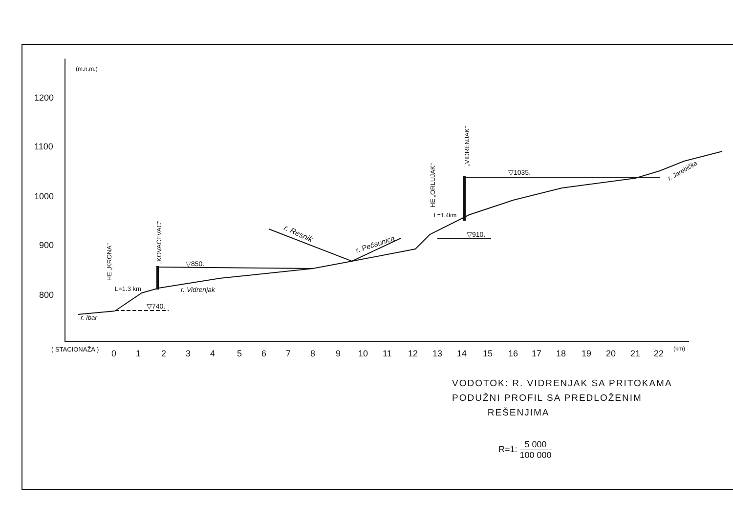1200
1100
1000
900
800
(m.n.m.)
( STACIONAŽA )
0
1
2
3
4
5
6
7
8
9
10
11
12
13
14
15
16
17
18
19
20
21
22
(km)
L=1.3 km
L=1.4km
▽740.
▽850.
▽910.
▽1035.
r. Ibar
r. Vidrenjak
r. Resnik
r. Pečaunica
r. Jarebička
HE „KRONA"
„KOVAČEVAC"
HE „ORLUJAK"
„VIDRENJAK"
VODOTOK: R. VIDRENJAK SA PRITOKAMA
PODUŽNI PROFIL SA PREDLOŽENIM
REŠENJIMA
R=1: 5 000 100 000